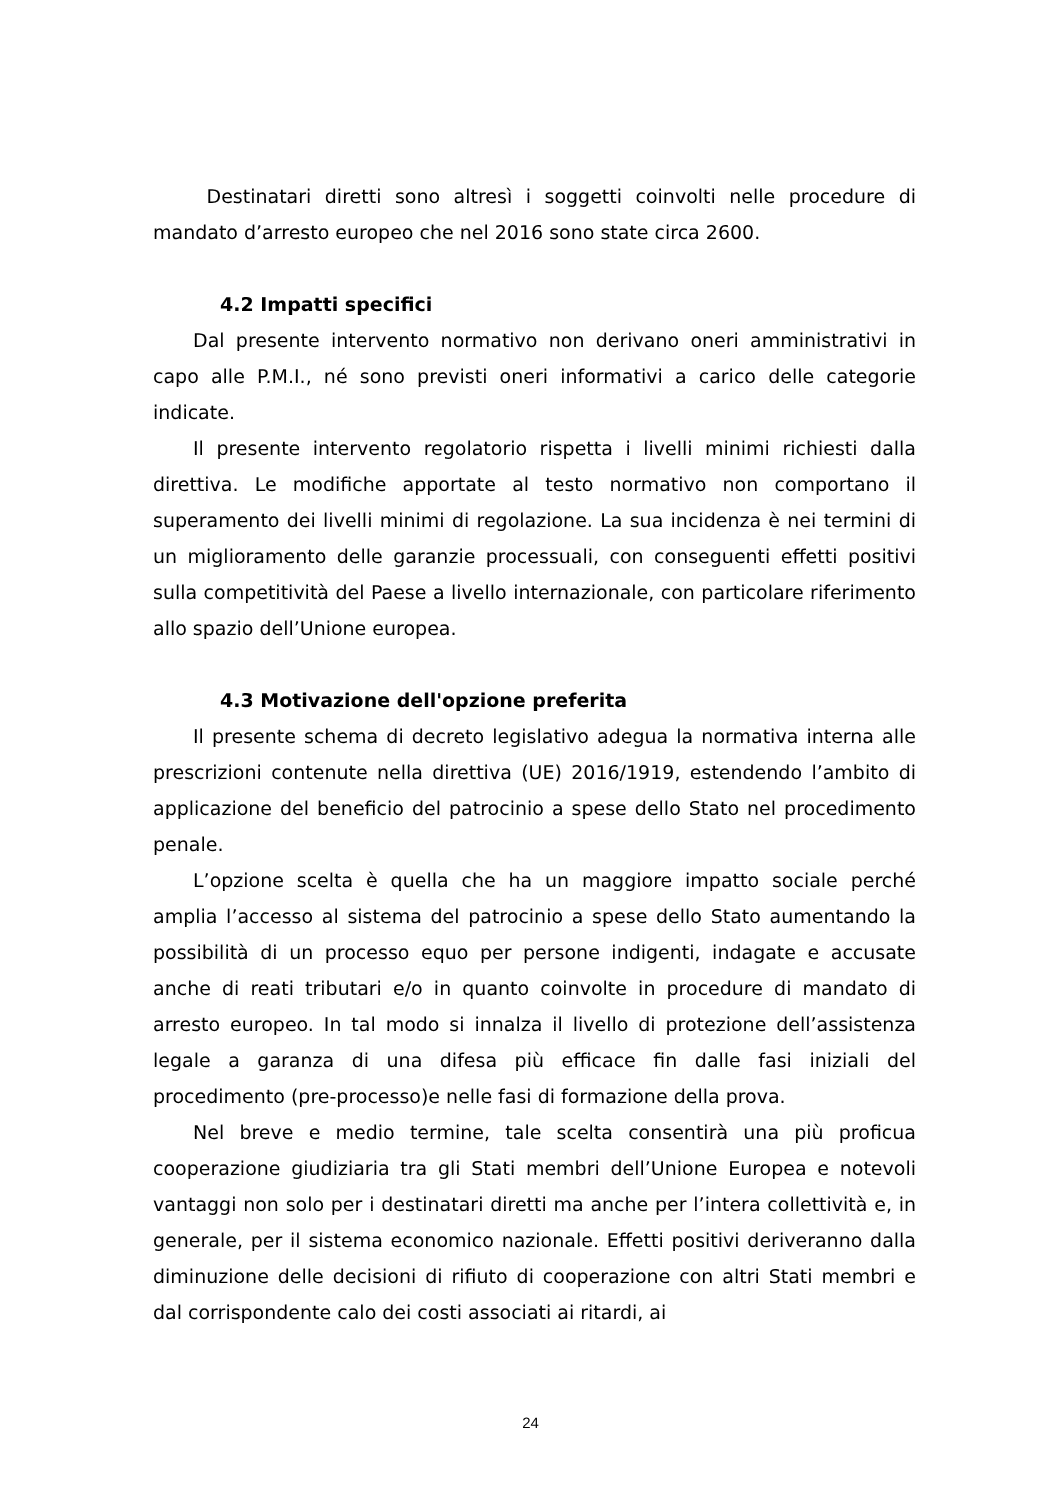Destinatari diretti sono altresì i soggetti coinvolti nelle procedure di mandato d’arresto europeo che nel 2016 sono state circa 2600.
4.2 Impatti specifici
Dal presente intervento normativo non derivano oneri amministrativi in capo alle P.M.I., né sono previsti oneri informativi a carico delle categorie indicate.
Il presente intervento regolatorio rispetta i livelli minimi richiesti dalla direttiva. Le modifiche apportate al testo normativo non comportano il superamento dei livelli minimi di regolazione. La sua incidenza è nei termini di un miglioramento delle garanzie processuali, con conseguenti effetti positivi sulla competitività del Paese a livello internazionale, con particolare riferimento allo spazio dell’Unione europea.
4.3 Motivazione dell'opzione preferita
Il presente schema di decreto legislativo adegua la normativa interna alle prescrizioni contenute nella direttiva (UE) 2016/1919, estendendo l’ambito di applicazione del beneficio del patrocinio a spese dello Stato nel procedimento penale.
L’opzione scelta è quella che ha un maggiore impatto sociale perché amplia l’accesso al sistema del patrocinio a spese dello Stato aumentando la possibilità di un processo equo per persone indigenti, indagate e accusate anche di reati tributari e/o in quanto coinvolte in procedure di mandato di arresto europeo. In tal modo si innalza il livello di protezione dell’assistenza legale a garanza di una difesa più efficace fin dalle fasi iniziali del procedimento (pre-processo)e nelle fasi di formazione della prova.
Nel breve e medio termine, tale scelta consentirà una più proficua cooperazione giudiziaria tra gli Stati membri dell’Unione Europea e notevoli vantaggi non solo per i destinatari diretti ma anche per l’intera collettività e, in generale, per il sistema economico nazionale. Effetti positivi deriveranno dalla diminuzione delle decisioni di rifiuto di cooperazione con altri Stati membri e dal corrispondente calo dei costi associati ai ritardi, ai
24